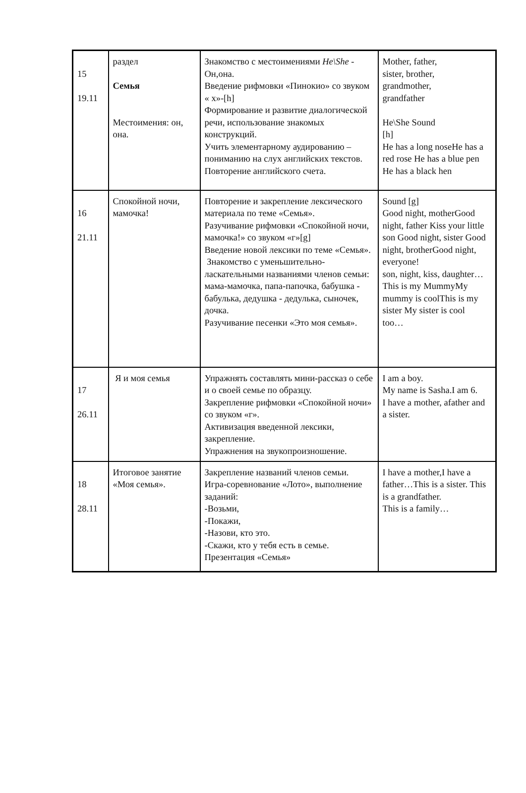| 15 19.11 | раздел Семья Местоимения: он, она. | Знакомство с местоимениями He\She - Он,она. Введение рифмовки «Пинокио» со звуком « х»-[h] Формирование и развитие диалогической речи, использование знакомых конструкций. Учить элементарному аудированию – пониманию на слух английских текстов. Повторение английского счета. | Mother, father, sister, brother, grandmother, grandfather He\She Sound [h] He has a long noseHe has a red rose He has a blue pen He has a black hen |
| 16 21.11 | Спокойной ночи, мамочка! | Повторение и закрепление лексического материала по теме «Семья». Разучивание рифмовки «Спокойной ночи, мамочка!» со звуком «г»[g] Введение новой лексики по теме «Семья». Знакомство с уменьшительно-ласкательными названиями членов семьи: мама-мамочка, папа-папочка, бабушка - бабулька, дедушка - дедулька, сыночек, дочка. Разучивание песенки «Это моя семья». | Sound [g] Good night, motherGood night, father Kiss your little son Good night, sister Good night, brotherGood night, everyone! son, night, kiss, daughter… This is my MummyMy mummy is coolThis is my sister My sister is cool too… |
| 17 26.11 | Я и моя семья | Упражнять составлять мини-рассказ о себе и о своей семье по образцу. Закрепление рифмовки «Спокойной ночи» со звуком «г». Активизация введенной лексики, закрепление. Упражнения на звукопроизношение. | I am a boy. My name is Sasha.I am 6. I have a mother, afather and a sister. |
| 18 28.11 | Итоговое занятие «Моя семья». | Закрепление названий членов семьи. Игра-соревнование «Лото», выполнение заданий: -Возьми, -Покажи, -Назови, кто это. -Скажи, кто у тебя есть в семье. Презентация «Семья» | I have a mother,I have a father…This is a sister. This is a grandfather. This is a family… |